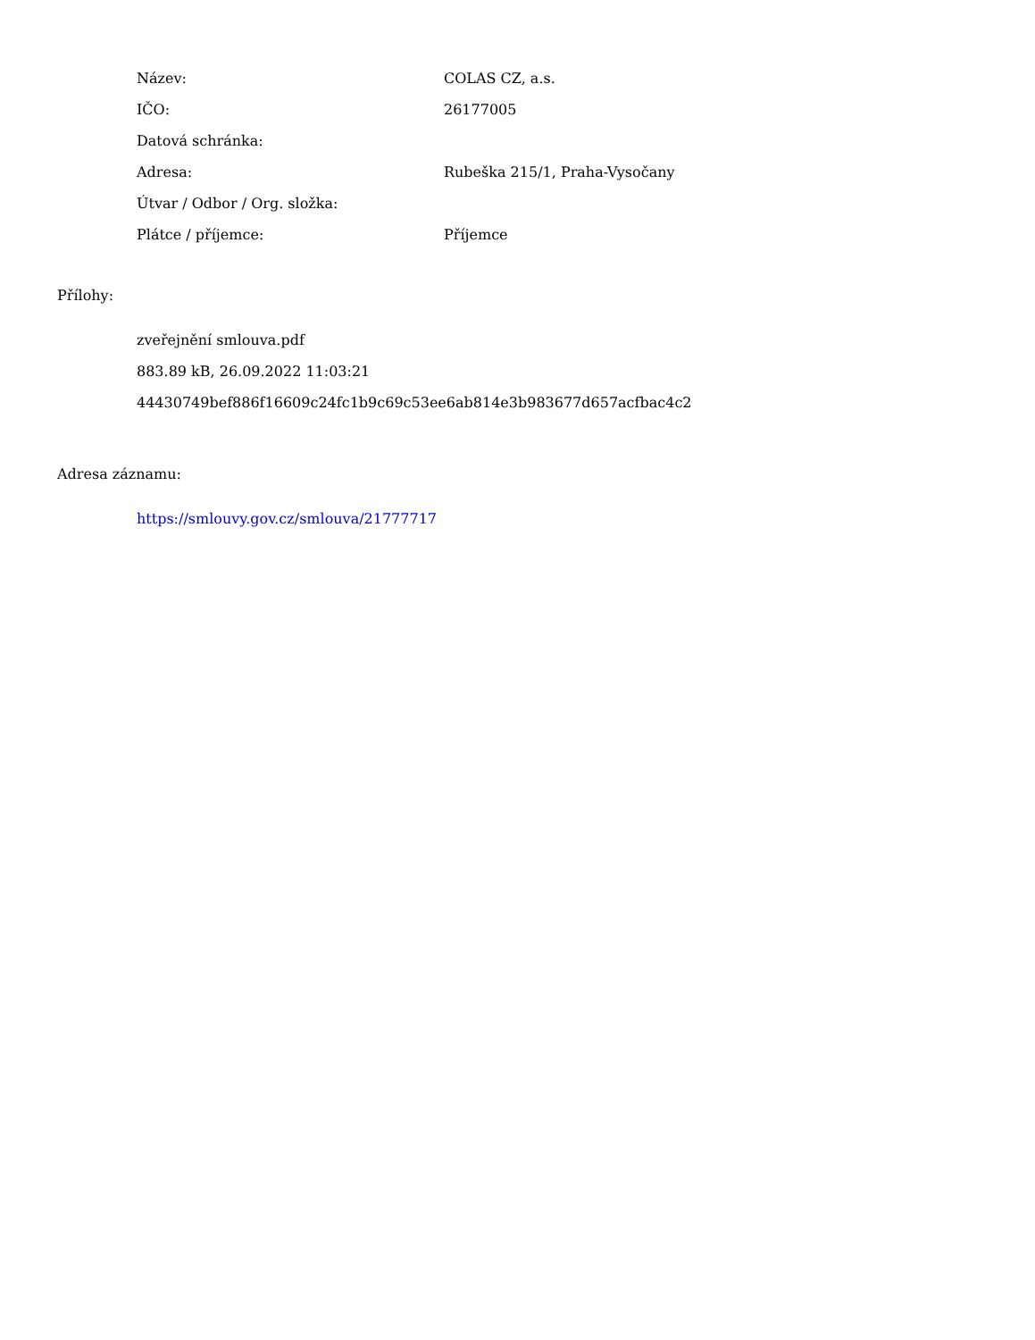| Název: | COLAS CZ, a.s. |
| IČO: | 26177005 |
| Datová schránka: | |
| Adresa: | Rubeška 215/1, Praha-Vysočany |
| Útvar / Odbor / Org. složka: | |
| Plátce / příjemce: | Příjemce |
Přílohy:
zveřejnění smlouva.pdf
883.89 kB, 26.09.2022 11:03:21
44430749bef886f16609c24fc1b9c69c53ee6ab814e3b983677d657acfbac4c2
Adresa záznamu:
https://smlouvy.gov.cz/smlouva/21777717